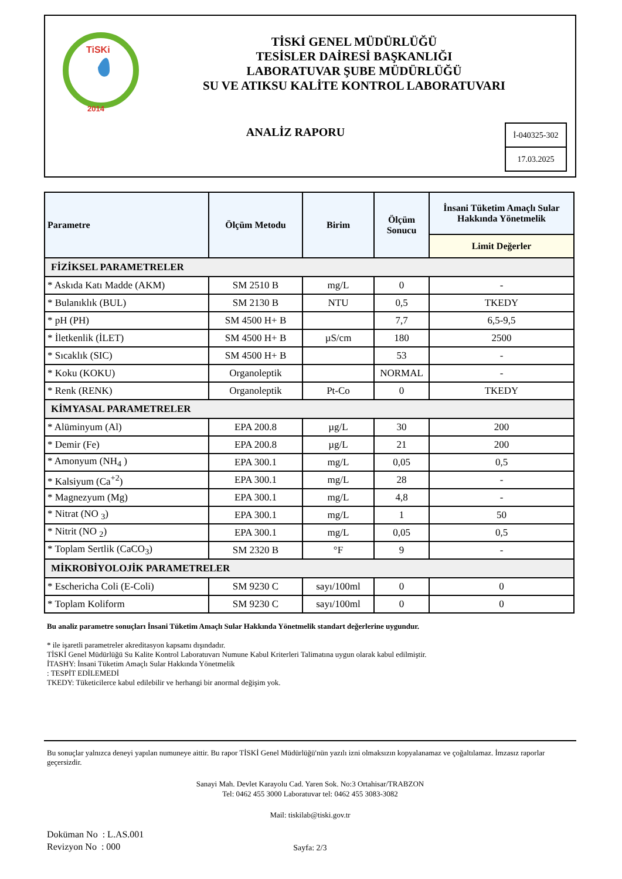TiSKi
2014
TİSKİ GENEL MÜDÜRLÜĞÜ
TESİSLER DAİRESİ BAŞKANLIĞI
LABORATUVAR ŞUBE MÜDÜRLÜĞÜ
SU VE ATIKSU KALİTE KONTROL LABORATUVARI
ANALİZ RAPORU
İ-040325-302
17.03.2025
| Parametre | Ölçüm Metodu | Birim | Ölçüm Sonucu | İnsani Tüketim Amaçlı Sular Hakkında Yönetmelik |
| --- | --- | --- | --- | --- |
| | | | | Limit Değerler |
| FİZİKSEL PARAMETRELER | | | | |
| * Askıda Katı Madde (AKM) | SM 2510 B | mg/L | 0 | - |
| * Bulanıklık (BUL) | SM 2130 B | NTU | 0,5 | TKEDY |
| * pH (PH) | SM 4500 H+ B | | 7,7 | 6,5-9,5 |
| * İletkenlik (İLET) | SM 4500 H+ B | µS/cm | 180 | 2500 |
| * Sıcaklık (SIC) | SM 4500 H+ B | | 53 | - |
| * Koku (KOKU) | Organoleptik | | NORMAL | - |
| * Renk (RENK) | Organoleptik | Pt-Co | 0 | TKEDY |
| KİMYASAL PARAMETRELER | | | | |
| * Alüminyum (Al) | EPA 200.8 | µg/L | 30 | 200 |
| * Demir (Fe) | EPA 200.8 | µg/L | 21 | 200 |
| * Amonyum (NH<sub>4</sub> ) | EPA 300.1 | mg/L | 0,05 | 0,5 |
| * Kalsiyum (Ca<sup>+2</sup>) | EPA 300.1 | mg/L | 28 | - |
| * Magnezyum (Mg) | EPA 300.1 | mg/L | 4,8 | - |
| * Nitrat (NO <sub>3</sub>) | EPA 300.1 | mg/L | 1 | 50 |
| * Nitrit (NO <sub>2</sub>) | EPA 300.1 | mg/L | 0,05 | 0,5 |
| * Toplam Sertlik (CaCO<sub>3</sub>) | SM 2320 B | °F | 9 | - |
| MİKROBİYOLOJİK PARAMETRELER | | | | |
| * Eschericha Coli (E-Coli) | SM 9230 C | sayı/100ml | 0 | 0 |
| * Toplam Koliform | SM 9230 C | sayı/100ml | 0 | 0 |
Bu analiz parametre sonuçları İnsani Tüketim Amaçlı Sular Hakkında Yönetmelik standart değerlerine uygundur.
* ile işaretli parametreler akreditasyon kapsamı dışındadır.
TİSKİ Genel Müdürlüğü Su Kalite Kontrol Laboratuvarı Numune Kabul Kriterleri Talimatına uygun olarak kabul edilmiştir.
İTASHY: İnsani Tüketim Amaçlı Sular Hakkında Yönetmelik
: TESPİT EDİLEMEDİ
TKEDY: Tüketicilerce kabul edilebilir ve herhangi bir anormal değişim yok.
Bu sonuçlar yalnızca deneyi yapılan numuneye aittir. Bu rapor TİSKİ Genel Müdürlüğü'nün yazılı izni olmaksızın kopyalanamaz ve çoğaltılamaz. İmzasız raporlar geçersizdir.
Sanayi Mah. Devlet Karayolu Cad. Yaren Sok. No:3 Ortahisar/TRABZON
Tel: 0462 455 3000 Laboratuvar tel: 0462 455 3083-3082
Mail: tiskilab@tiski.gov.tr
Doküman No : L.AS.001
Revizyon No : 000
Sayfa: 2/3